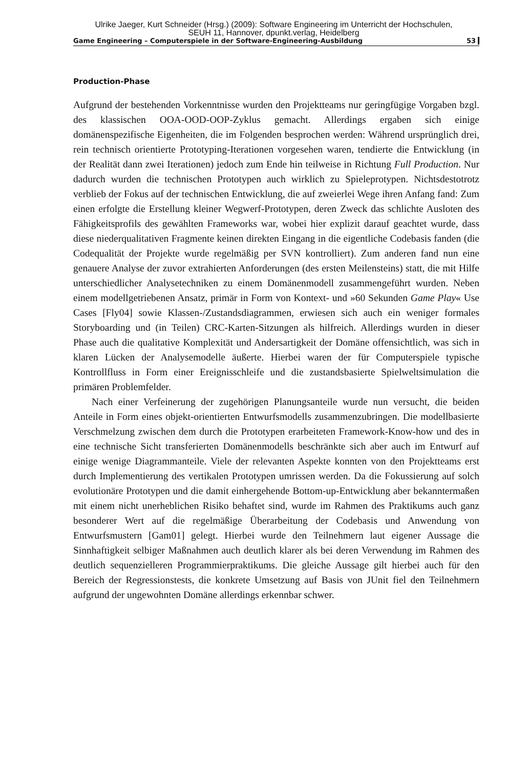Ulrike Jaeger, Kurt Schneider (Hrsg.) (2009): Software Engineering im Unterricht der Hochschulen,
SEUH 11, Hannover, dpunkt.verlag, Heidelberg
Game Engineering – Computerspiele in der Software-Engineering-Ausbildung 53
Production-Phase
Aufgrund der bestehenden Vorkenntnisse wurden den Projektteams nur geringfügige Vorgaben bzgl. des klassischen OOA-OOD-OOP-Zyklus gemacht. Allerdings ergaben sich einige domänenspezifische Eigenheiten, die im Folgenden besprochen werden: Während ursprünglich drei, rein technisch orientierte Prototyping-Iterationen vorgesehen waren, tendierte die Entwicklung (in der Realität dann zwei Iterationen) jedoch zum Ende hin teilweise in Richtung Full Production. Nur dadurch wurden die technischen Prototypen auch wirklich zu Spieleprotypen. Nichtsdestotrotz verblieb der Fokus auf der technischen Entwicklung, die auf zweierlei Wege ihren Anfang fand: Zum einen erfolgte die Erstellung kleiner Wegwerf-Prototypen, deren Zweck das schlichte Ausloten des Fähigkeitsprofils des gewählten Frameworks war, wobei hier explizit darauf geachtet wurde, dass diese niederqualitativen Fragmente keinen direkten Eingang in die eigentliche Codebasis fanden (die Codequalität der Projekte wurde regelmäßig per SVN kontrolliert). Zum anderen fand nun eine genauere Analyse der zuvor extrahierten Anforderungen (des ersten Meilensteins) statt, die mit Hilfe unterschiedlicher Analysetechniken zu einem Domänenmodell zusammengeführt wurden. Neben einem modellgetriebenen Ansatz, primär in Form von Kontext- und »60 Sekunden Game Play« Use Cases [Fly04] sowie Klassen-/Zustandsdiagrammen, erwiesen sich auch ein weniger formales Storyboarding und (in Teilen) CRC-Karten-Sitzungen als hilfreich. Allerdings wurden in dieser Phase auch die qualitative Komplexität und Andersartigkeit der Domäne offensichtlich, was sich in klaren Lücken der Analysemodelle äußerte. Hierbei waren der für Computerspiele typische Kontrollfluss in Form einer Ereignisschleife und die zustandsbasierte Spielweltsimulation die primären Problemfelder.
Nach einer Verfeinerung der zugehörigen Planungsanteile wurde nun versucht, die beiden Anteile in Form eines objekt-orientierten Entwurfsmodells zusammenzubringen. Die modellbasierte Verschmelzung zwischen dem durch die Prototypen erarbeiteten Framework-Know-how und des in eine technische Sicht transferierten Domänenmodells beschränkte sich aber auch im Entwurf auf einige wenige Diagrammanteile. Viele der relevanten Aspekte konnten von den Projektteams erst durch Implementierung des vertikalen Prototypen umrissen werden. Da die Fokussierung auf solch evolutionäre Prototypen und die damit einhergehende Bottom-up-Entwicklung aber bekanntermaßen mit einem nicht unerheblichen Risiko behaftet sind, wurde im Rahmen des Praktikums auch ganz besonderer Wert auf die regelmäßige Überarbeitung der Codebasis und Anwendung von Entwurfsmustern [Gam01] gelegt. Hierbei wurde den Teilnehmern laut eigener Aussage die Sinnhaftigkeit selbiger Maßnahmen auch deutlich klarer als bei deren Verwendung im Rahmen des deutlich sequenzielleren Programmierpraktikums. Die gleiche Aussage gilt hierbei auch für den Bereich der Regressionstests, die konkrete Umsetzung auf Basis von JUnit fiel den Teilnehmern aufgrund der ungewohnten Domäne allerdings erkennbar schwer.